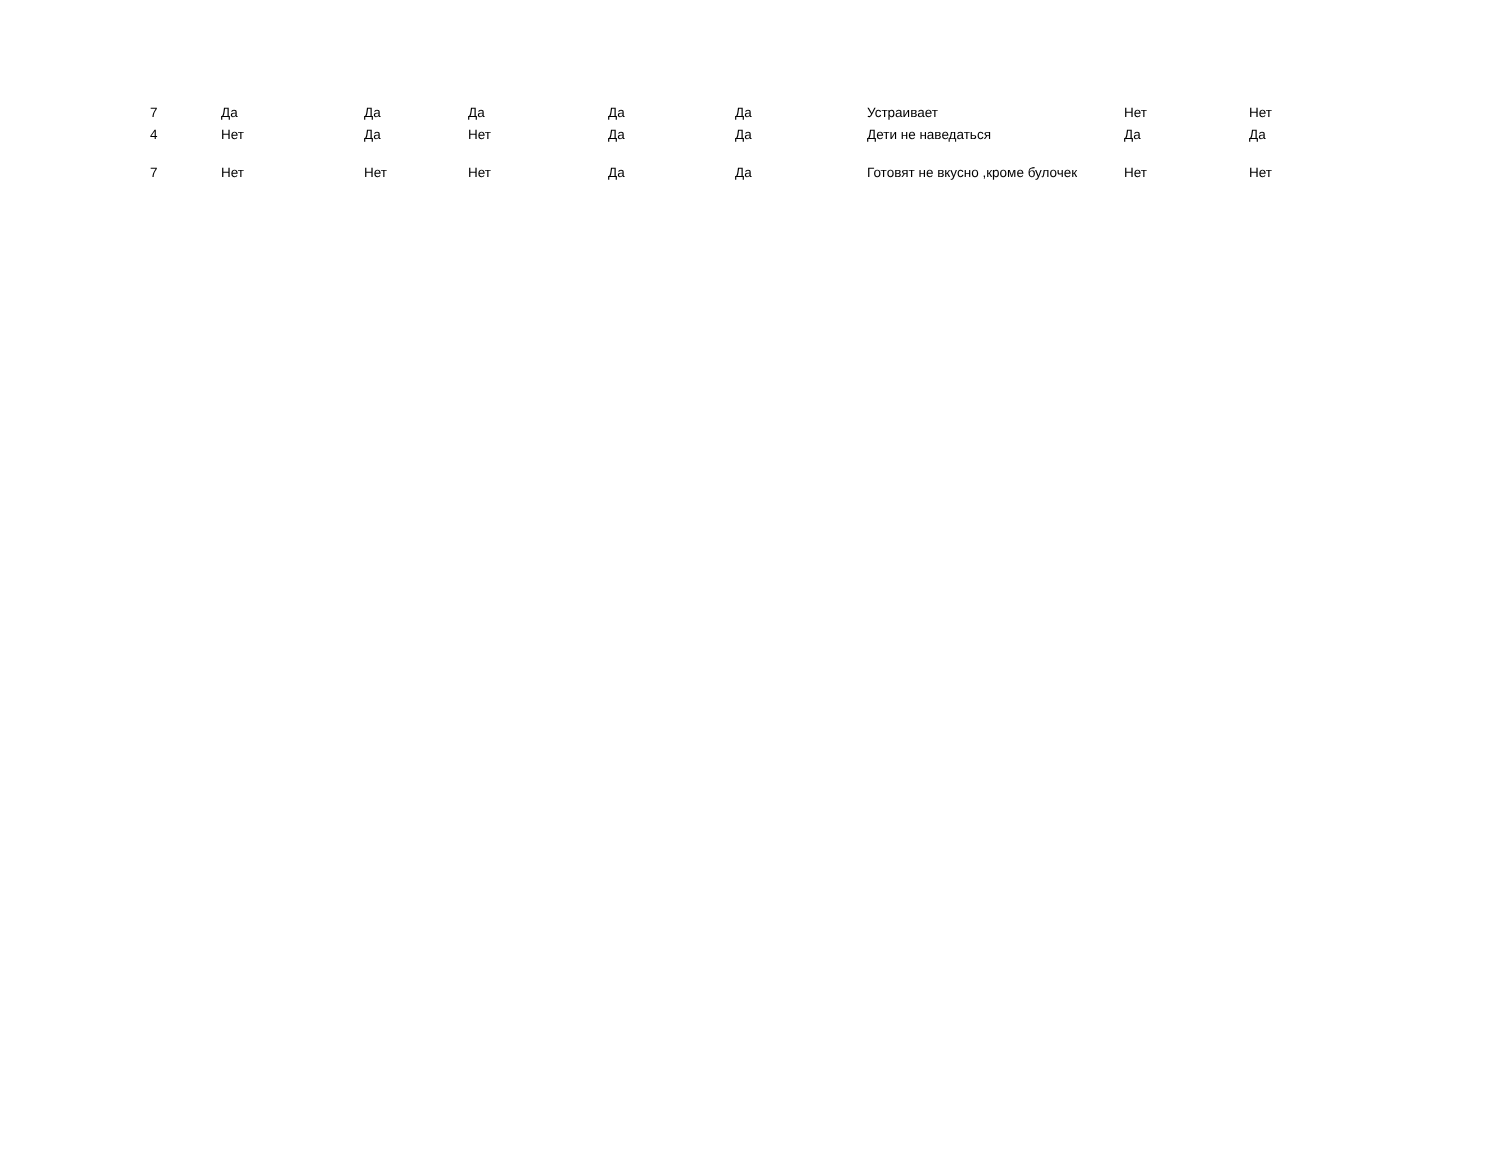| 7 | Да | Да | Да | Да | Да | Устраивает | Нет | Нет |
| 4 | Нет | Да | Нет | Да | Да | Дети не наведаться | Да | Да |
| 7 | Нет | Нет | Нет | Да | Да | Готовят не вкусно ,кроме булочек | Нет | Нет |